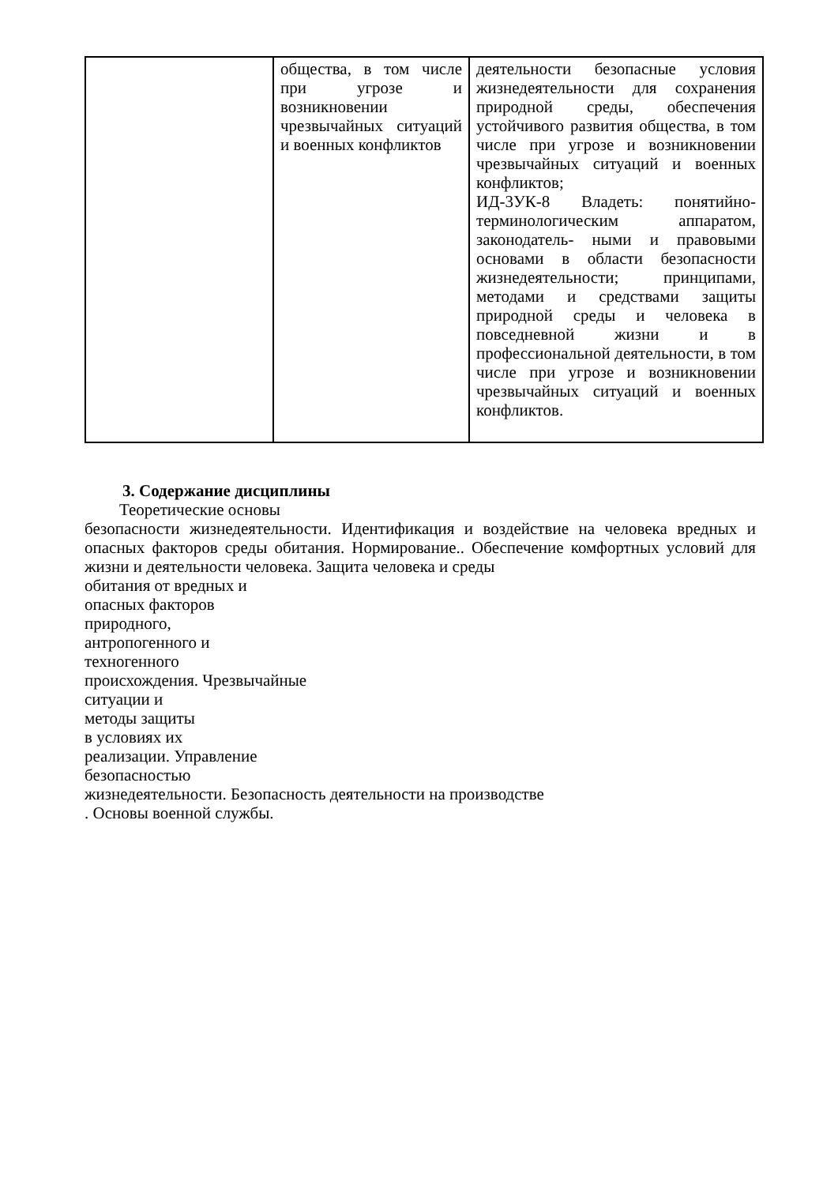| | общества, в том числе при угрозе и возникновении чрезвычайных ситуаций и военных конфликтов | деятельности безопасные условия жизнедеятельности для сохранения природной среды, обеспечения устойчивого развития общества, в том числе при угрозе и возникновении чрезвычайных ситуаций и военных конфликтов; ИД-3УК-8 Владеть: понятийно-терминологическим аппаратом, законодатель- ными и правовыми основами в области безопасности жизнедеятельности; принципами, методами и средствами защиты природной среды и человека в повседневной жизни и в профессиональной деятельности, в том числе при угрозе и возникновении чрезвычайных ситуаций и военных конфликтов. |
3. Содержание дисциплины
Теоретические основы
безопасности жизнедеятельности. Идентификация и воздействие на человека вредных и опасных факторов среды обитания. Нормирование.. Обеспечение комфортных условий для жизни и деятельности человека. Защита человека и среды
обитания от вредных и
опасных факторов
природного,
антропогенного и
техногенного
происхождения. Чрезвычайные
ситуации и
методы защиты
в условиях их
реализации. Управление
безопасностью
жизнедеятельности. Безопасность деятельности на производстве
. Основы военной службы.